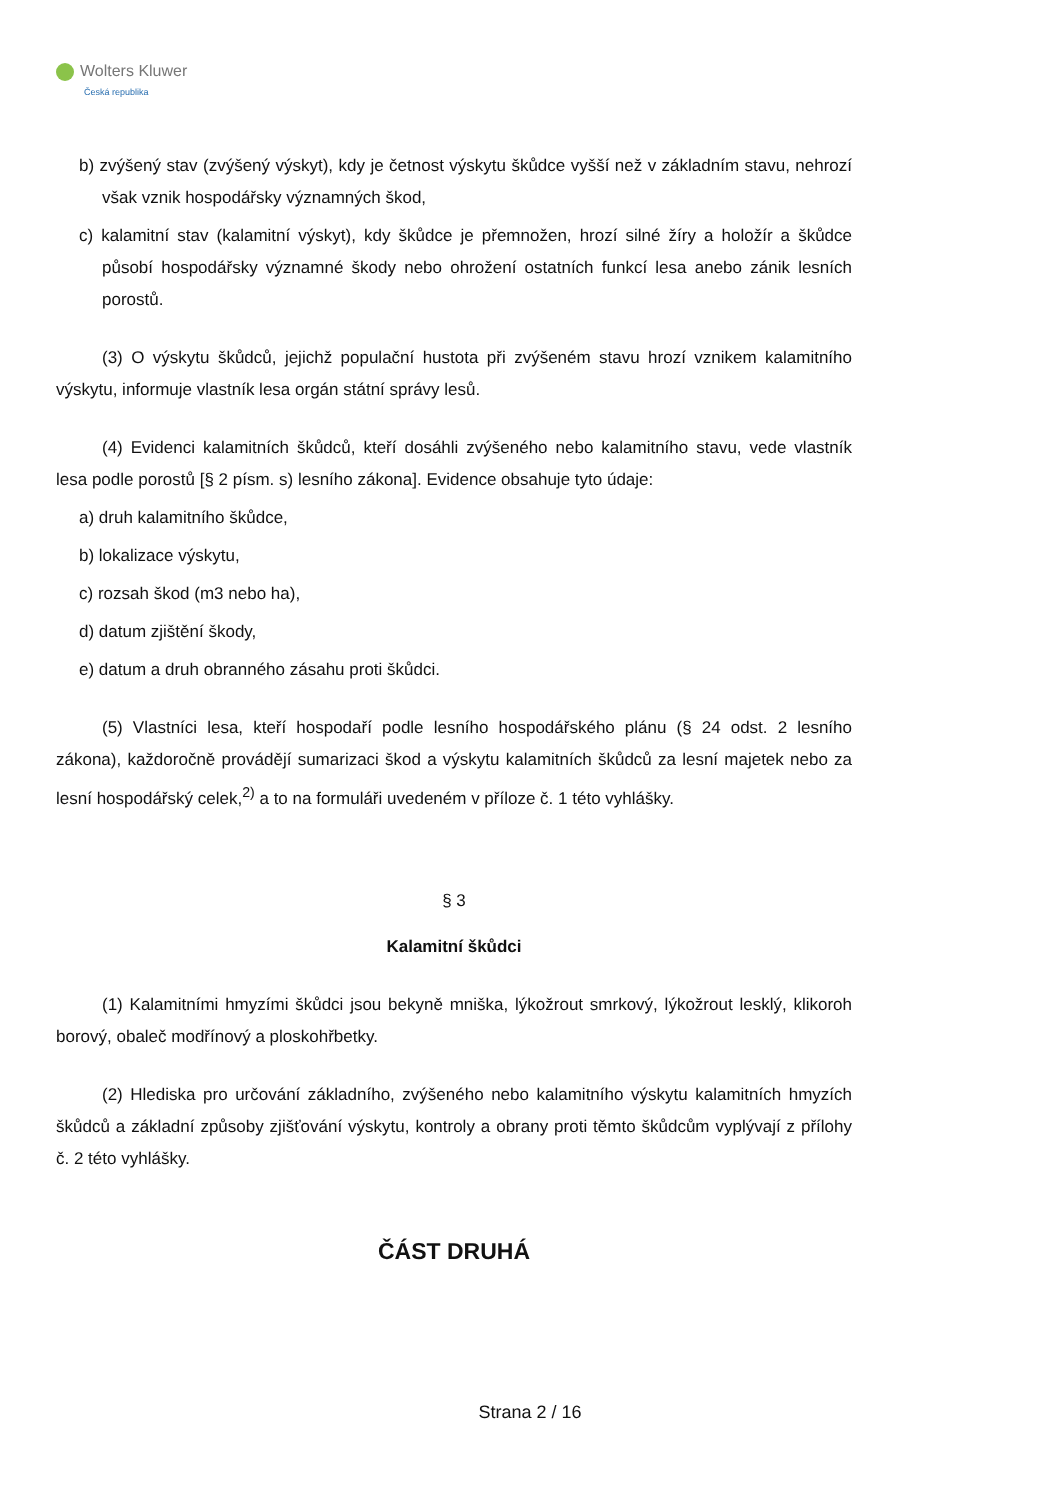Wolters Kluwer
Česká republika
b) zvýšený stav (zvýšený výskyt), kdy je četnost výskytu škůdce vyšší než v základním stavu, nehrozí však vznik hospodářsky významných škod,
c) kalamitní stav (kalamitní výskyt), kdy škůdce je přemnožen, hrozí silné žíry a holožír a škůdce působí hospodářsky významné škody nebo ohrožení ostatních funkcí lesa anebo zánik lesních porostů.
(3) O výskytu škůdců, jejichž populační hustota při zvýšeném stavu hrozí vznikem kalamitního výskytu, informuje vlastník lesa orgán státní správy lesů.
(4) Evidenci kalamitních škůdců, kteří dosáhli zvýšeného nebo kalamitního stavu, vede vlastník lesa podle porostů [§ 2 písm. s) lesního zákona]. Evidence obsahuje tyto údaje:
a) druh kalamitního škůdce,
b) lokalizace výskytu,
c) rozsah škod (m3 nebo ha),
d) datum zjištění škody,
e) datum a druh obranného zásahu proti škůdci.
(5) Vlastníci lesa, kteří hospodaří podle lesního hospodářského plánu (§ 24 odst. 2 lesního zákona), každoročně provádějí sumarizaci škod a výskytu kalamitních škůdců za lesní majetek nebo za lesní hospodářský celek,<sup>2)</sup> a to na formuláři uvedeném v příloze č. 1 této vyhlášky.
§ 3
Kalamitní škůdci
(1) Kalamitními hmyzími škůdci jsou bekyně mniška, lýkožrout smrkový, lýkožrout lesklý, klikoroh borový, obaleč modřínový a ploskohřbetky.
(2) Hlediska pro určování základního, zvýšeného nebo kalamitního výskytu kalamitních hmyzích škůdců a základní způsoby zjišťování výskytu, kontroly a obrany proti těmto škůdcům vyplývají z přílohy č. 2 této vyhlášky.
ČÁST DRUHÁ
Strana 2 / 16